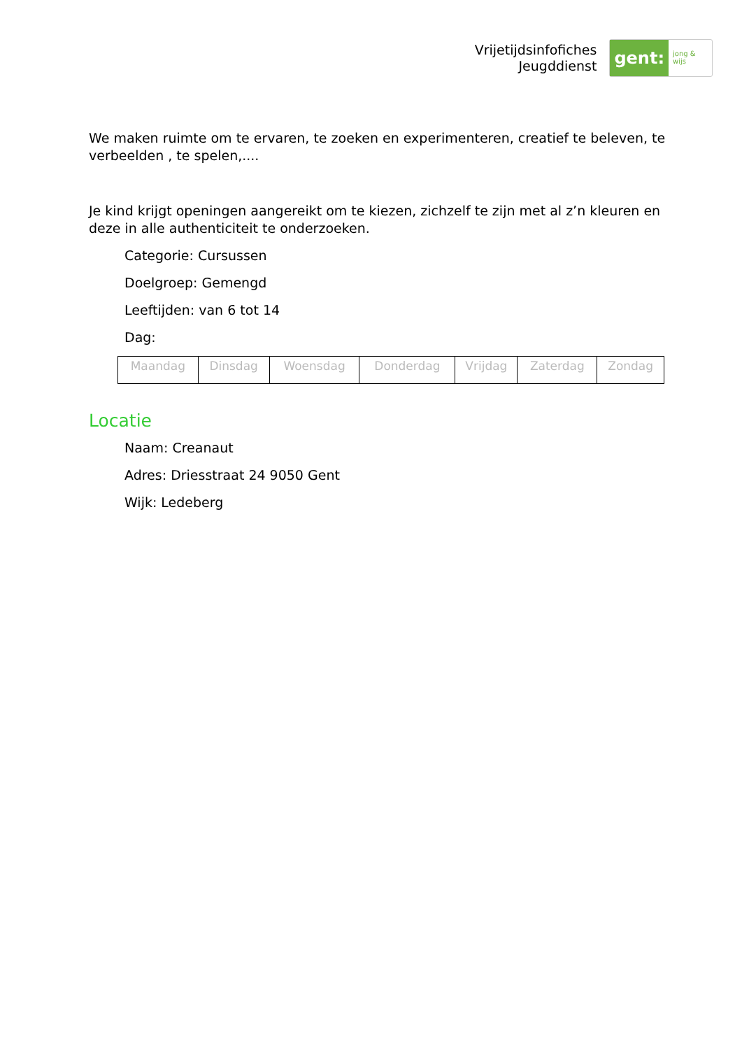Vrijetijdsinfofiches
Jeugddienst
gent: jong & wijs
We maken ruimte om te ervaren, te zoeken en experimenteren, creatief te beleven, te verbeelden , te spelen,....
Je kind krijgt openingen aangereikt om te kiezen, zichzelf te zijn met al z’n kleuren en deze in alle authenticiteit te onderzoeken.
Categorie: Cursussen
Doelgroep: Gemengd
Leeftijden: van 6 tot 14
Dag:
| Maandag | Dinsdag | Woensdag | Donderdag | Vrijdag | Zaterdag | Zondag |
Locatie
Naam: Creanaut
Adres: Driesstraat 24 9050 Gent
Wijk: Ledeberg